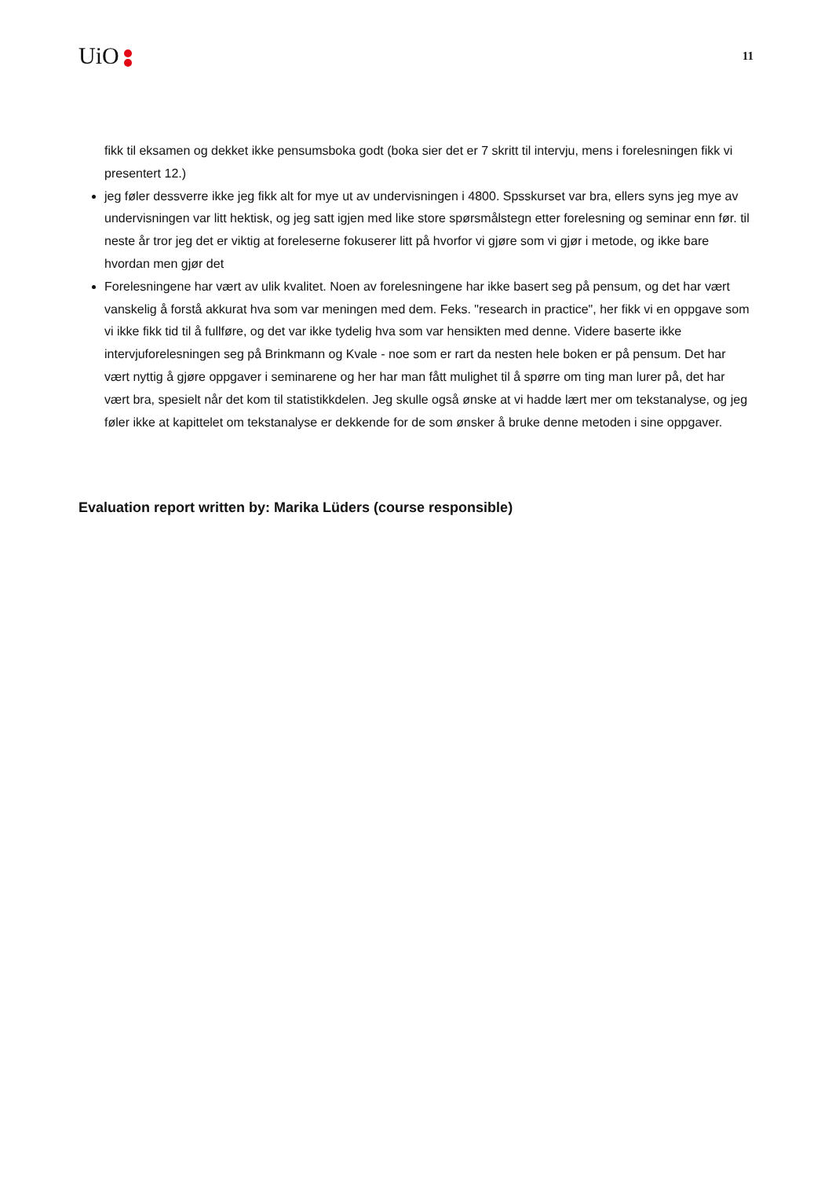UiO
11
fikk til eksamen og dekket ikke pensumsboka godt (boka sier det er 7 skritt til intervju, mens i forelesningen fikk vi presentert 12.)
jeg føler dessverre ikke jeg fikk alt for mye ut av undervisningen i 4800. Spsskurset var bra, ellers syns jeg mye av undervisningen var litt hektisk, og jeg satt igjen med like store spørsmålstegn etter forelesning og seminar enn før. til neste år tror jeg det er viktig at foreleserne fokuserer litt på hvorfor vi gjøre som vi gjør i metode, og ikke bare hvordan men gjør det
Forelesningene har vært av ulik kvalitet. Noen av forelesningene har ikke basert seg på pensum, og det har vært vanskelig å forstå akkurat hva som var meningen med dem. Feks. "research in practice", her fikk vi en oppgave som vi ikke fikk tid til å fullføre, og det var ikke tydelig hva som var hensikten med denne. Videre baserte ikke intervjuforelesningen seg på Brinkmann og Kvale - noe som er rart da nesten hele boken er på pensum. Det har vært nyttig å gjøre oppgaver i seminarene og her har man fått mulighet til å spørre om ting man lurer på, det har vært bra, spesielt når det kom til statistikkdelen. Jeg skulle også ønske at vi hadde lært mer om tekstanalyse, og jeg føler ikke at kapittelet om tekstanalyse er dekkende for de som ønsker å bruke denne metoden i sine oppgaver.
Evaluation report written by: Marika Lüders (course responsible)